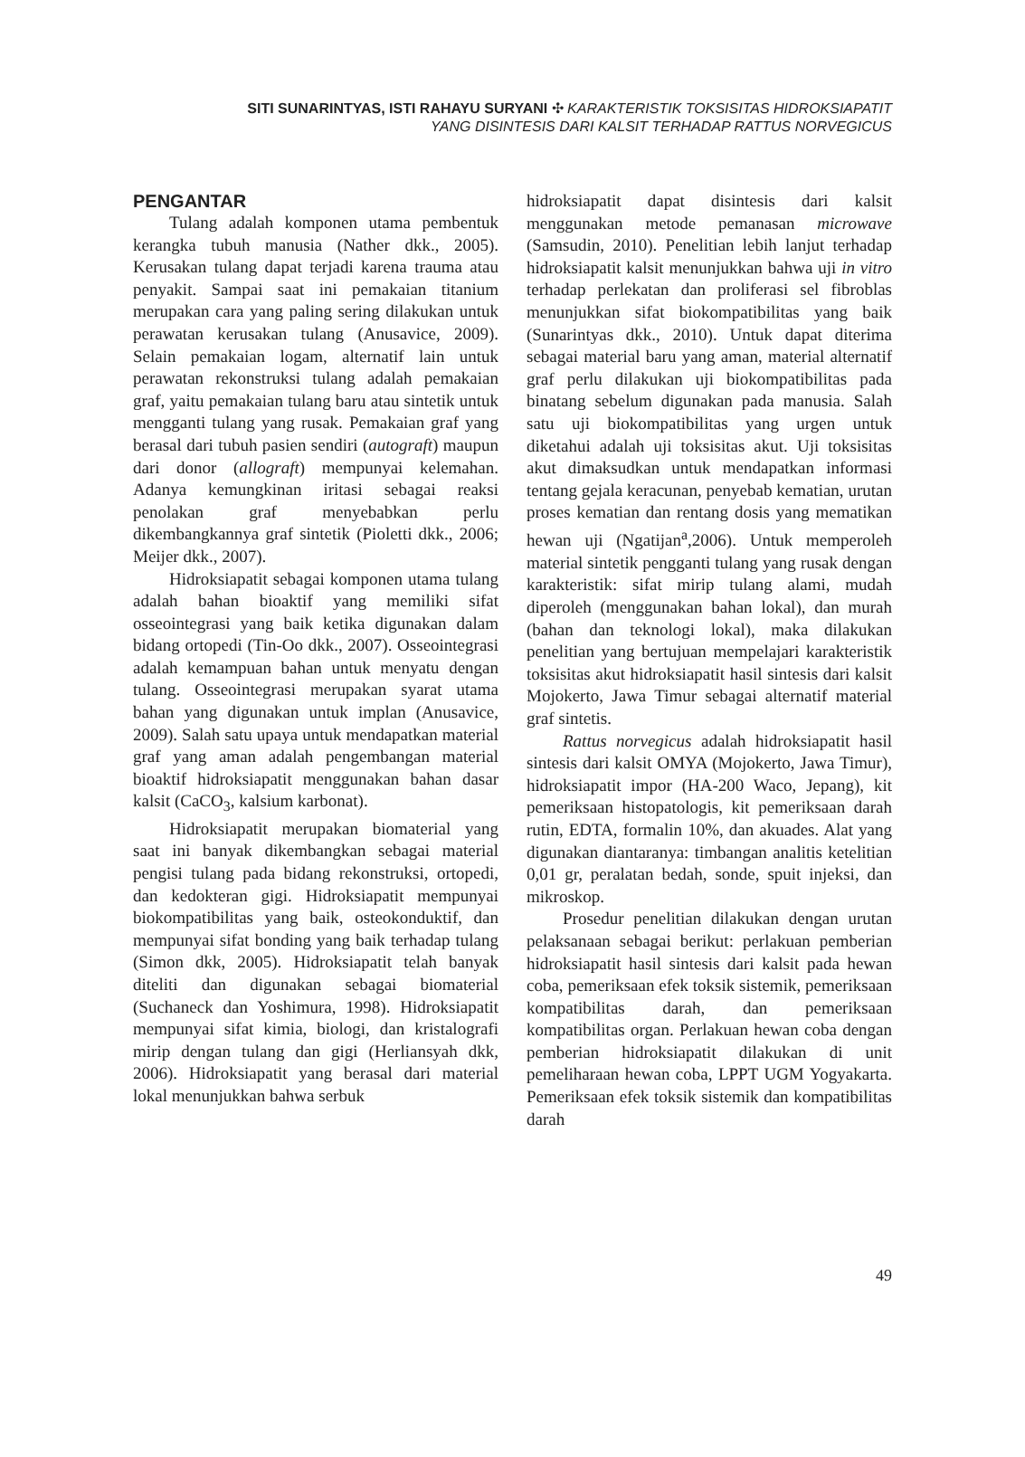SITI SUNARINTYAS, ISTI RAHAYU SURYANI ✣ KARAKTERISTIK TOKSISITAS HIDROKSIAPATIT
YANG DISINTESIS DARI KALSIT TERHADAP RATTUS NORVEGICUS
PENGANTAR
Tulang adalah komponen utama pembentuk kerangka tubuh manusia (Nather dkk., 2005). Kerusakan tulang dapat terjadi karena trauma atau penyakit. Sampai saat ini pemakaian titanium merupakan cara yang paling sering dilakukan untuk perawatan kerusakan tulang (Anusavice, 2009). Selain pemakaian logam, alternatif lain untuk perawatan rekonstruksi tulang adalah pemakaian graf, yaitu pemakaian tulang baru atau sintetik untuk mengganti tulang yang rusak. Pemakaian graf yang berasal dari tubuh pasien sendiri (autograft) maupun dari donor (allograft) mempunyai kelemahan. Adanya kemungkinan iritasi sebagai reaksi penolakan graf menyebabkan perlu dikembangkannya graf sintetik (Pioletti dkk., 2006; Meijer dkk., 2007).
Hidroksiapatit sebagai komponen utama tulang adalah bahan bioaktif yang memiliki sifat osseointegrasi yang baik ketika digunakan dalam bidang ortopedi (Tin-Oo dkk., 2007). Osseointegrasi adalah kemampuan bahan untuk menyatu dengan tulang. Osseointegrasi merupakan syarat utama bahan yang digunakan untuk implan (Anusavice, 2009). Salah satu upaya untuk mendapatkan material graf yang aman adalah pengembangan material bioaktif hidroksiapatit menggunakan bahan dasar kalsit (CaCO<sub>3</sub>, kalsium karbonat).
Hidroksiapatit merupakan biomaterial yang saat ini banyak dikembangkan sebagai material pengisi tulang pada bidang rekonstruksi, ortopedi, dan kedokteran gigi. Hidroksiapatit mempunyai biokompatibilitas yang baik, osteokonduktif, dan mempunyai sifat bonding yang baik terhadap tulang (Simon dkk, 2005). Hidroksiapatit telah banyak diteliti dan digunakan sebagai biomaterial (Suchaneck dan Yoshimura, 1998). Hidroksiapatit mempunyai sifat kimia, biologi, dan kristalografi mirip dengan tulang dan gigi (Herliansyah dkk, 2006). Hidroksiapatit yang berasal dari material lokal menunjukkan bahwa serbuk
hidroksiapatit dapat disintesis dari kalsit menggunakan metode pemanasan microwave (Samsudin, 2010). Penelitian lebih lanjut terhadap hidroksiapatit kalsit menunjukkan bahwa uji in vitro terhadap perlekatan dan proliferasi sel fibroblas menunjukkan sifat biokompatibilitas yang baik (Sunarintyas dkk., 2010). Untuk dapat diterima sebagai material baru yang aman, material alternatif graf perlu dilakukan uji biokompatibilitas pada binatang sebelum digunakan pada manusia. Salah satu uji biokompatibilitas yang urgen untuk diketahui adalah uji toksisitas akut. Uji toksisitas akut dimaksudkan untuk mendapatkan informasi tentang gejala keracunan, penyebab kematian, urutan proses kematian dan rentang dosis yang mematikan hewan uji (Ngatijan<sup>a</sup>,2006). Untuk memperoleh material sintetik pengganti tulang yang rusak dengan karakteristik: sifat mirip tulang alami, mudah diperoleh (menggunakan bahan lokal), dan murah (bahan dan teknologi lokal), maka dilakukan penelitian yang bertujuan mempelajari karakteristik toksisitas akut hidroksiapatit hasil sintesis dari kalsit Mojokerto, Jawa Timur sebagai alternatif material graf sintetis.
Rattus norvegicus adalah hidroksiapatit hasil sintesis dari kalsit OMYA (Mojokerto, Jawa Timur), hidroksiapatit impor (HA-200 Waco, Jepang), kit pemeriksaan histopatologis, kit pemeriksaan darah rutin, EDTA, formalin 10%, dan akuades. Alat yang digunakan diantaranya: timbangan analitis ketelitian 0,01 gr, peralatan bedah, sonde, spuit injeksi, dan mikroskop.
Prosedur penelitian dilakukan dengan urutan pelaksanaan sebagai berikut: perlakuan pemberian hidroksiapatit hasil sintesis dari kalsit pada hewan coba, pemeriksaan efek toksik sistemik, pemeriksaan kompatibilitas darah, dan pemeriksaan kompatibilitas organ. Perlakuan hewan coba dengan pemberian hidroksiapatit dilakukan di unit pemeliharaan hewan coba, LPPT UGM Yogyakarta. Pemeriksaan efek toksik sistemik dan kompatibilitas darah
49